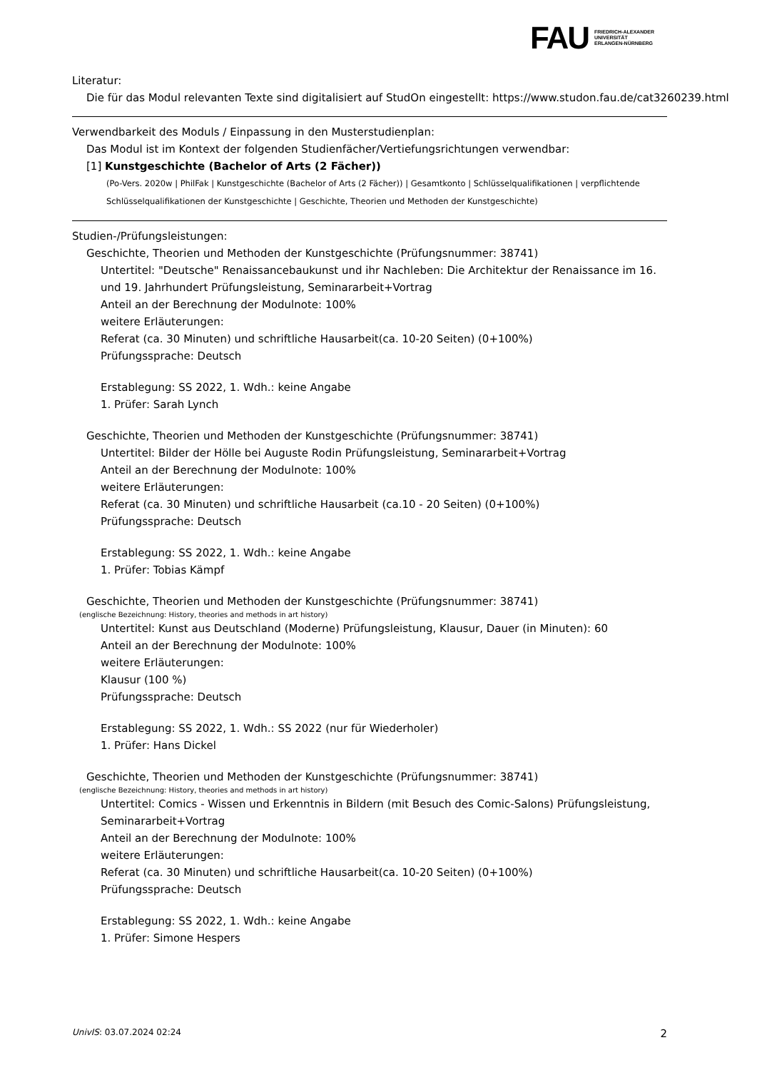FAU
FRIEDRICH-ALEXANDER
UNIVERSITÄT
ERLANGEN-NÜRNBERG
Literatur:
Die für das Modul relevanten Texte sind digitalisiert auf StudOn eingestellt: https://www.studon.fau.de/cat3260239.html
Verwendbarkeit des Moduls / Einpassung in den Musterstudienplan:
Das Modul ist im Kontext der folgenden Studienfächer/Vertiefungsrichtungen verwendbar:
[1] Kunstgeschichte (Bachelor of Arts (2 Fächer))
(Po-Vers. 2020w | PhilFak | Kunstgeschichte (Bachelor of Arts (2 Fächer)) | Gesamtkonto | Schlüsselqualifikationen | verpflichtende Schlüsselqualifikationen der Kunstgeschichte | Geschichte, Theorien und Methoden der Kunstgeschichte)
Studien-/Prüfungsleistungen:
Geschichte, Theorien und Methoden der Kunstgeschichte (Prüfungsnummer: 38741)
Untertitel: "Deutsche" Renaissancebaukunst und ihr Nachleben: Die Architektur der Renaissance im 16. und 19. Jahrhundert Prüfungsleistung, Seminararbeit+Vortrag
Anteil an der Berechnung der Modulnote: 100%
weitere Erläuterungen:
Referat (ca. 30 Minuten) und schriftliche Hausarbeit(ca. 10-20 Seiten) (0+100%)
Prüfungssprache: Deutsch
Erstablegung: SS 2022, 1. Wdh.: keine Angabe
1. Prüfer: Sarah Lynch
Geschichte, Theorien und Methoden der Kunstgeschichte (Prüfungsnummer: 38741)
Untertitel: Bilder der Hölle bei Auguste Rodin Prüfungsleistung, Seminararbeit+Vortrag
Anteil an der Berechnung der Modulnote: 100%
weitere Erläuterungen:
Referat (ca. 30 Minuten) und schriftliche Hausarbeit (ca.10 - 20 Seiten) (0+100%)
Prüfungssprache: Deutsch
Erstablegung: SS 2022, 1. Wdh.: keine Angabe
1. Prüfer: Tobias Kämpf
Geschichte, Theorien und Methoden der Kunstgeschichte (Prüfungsnummer: 38741)
(englische Bezeichnung: History, theories and methods in art history)
Untertitel: Kunst aus Deutschland (Moderne) Prüfungsleistung, Klausur, Dauer (in Minuten): 60
Anteil an der Berechnung der Modulnote: 100%
weitere Erläuterungen:
Klausur (100 %)
Prüfungssprache: Deutsch
Erstablegung: SS 2022, 1. Wdh.: SS 2022 (nur für Wiederholer)
1. Prüfer: Hans Dickel
Geschichte, Theorien und Methoden der Kunstgeschichte (Prüfungsnummer: 38741)
(englische Bezeichnung: History, theories and methods in art history)
Untertitel: Comics - Wissen und Erkenntnis in Bildern (mit Besuch des Comic-Salons) Prüfungsleistung, Seminararbeit+Vortrag
Anteil an der Berechnung der Modulnote: 100%
weitere Erläuterungen:
Referat (ca. 30 Minuten) und schriftliche Hausarbeit(ca. 10-20 Seiten) (0+100%)
Prüfungssprache: Deutsch
Erstablegung: SS 2022, 1. Wdh.: keine Angabe
1. Prüfer: Simone Hespers
UnivIS: 03.07.2024 02:24 2